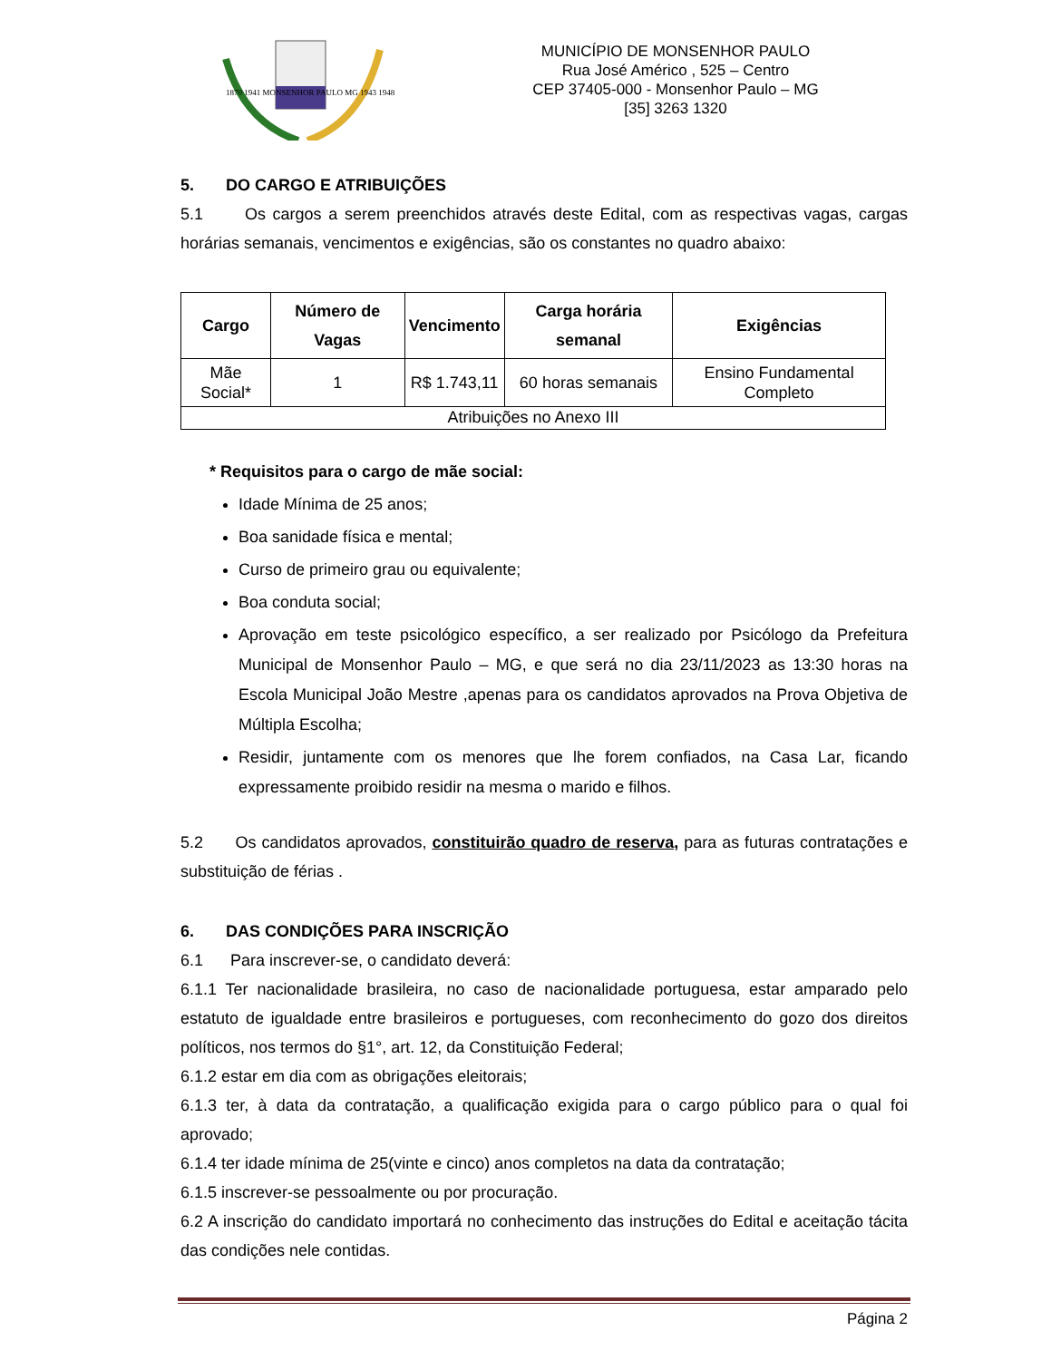1870 1941 MONSENHOR PAULO MG 1943 1948
MUNICÍPIO DE MONSENHOR PAULO
Rua José Américo , 525 – Centro
CEP 37405-000 - Monsenhor Paulo – MG
[35] 3263 1320
5. DO CARGO E ATRIBUIÇÕES
5.1 Os cargos a serem preenchidos através deste Edital, com as respectivas vagas, cargas horárias semanais, vencimentos e exigências, são os constantes no quadro abaixo:
| Cargo | Número de Vagas | Vencimento | Carga horária semanal | Exigências |
| --- | --- | --- | --- | --- |
| Mãe Social* | 1 | R$ 1.743,11 | 60 horas semanais | Ensino Fundamental Completo |
| Atribuições no Anexo III | | | | |
* Requisitos para o cargo de mãe social:
Idade Mínima de 25 anos;
Boa sanidade física e mental;
Curso de primeiro grau ou equivalente;
Boa conduta social;
Aprovação em teste psicológico específico, a ser realizado por Psicólogo da Prefeitura Municipal de Monsenhor Paulo – MG, e que será no dia 23/11/2023 as 13:30 horas na Escola Municipal João Mestre ,apenas para os candidatos aprovados na Prova Objetiva de Múltipla Escolha;
Residir, juntamente com os menores que lhe forem confiados, na Casa Lar, ficando expressamente proibido residir na mesma o marido e filhos.
5.2 Os candidatos aprovados, constituirão quadro de reserva, para as futuras contratações e substituição de férias .
6. DAS CONDIÇÕES PARA INSCRIÇÃO
6.1 Para inscrever-se, o candidato deverá:
6.1.1 Ter nacionalidade brasileira, no caso de nacionalidade portuguesa, estar amparado pelo estatuto de igualdade entre brasileiros e portugueses, com reconhecimento do gozo dos direitos políticos, nos termos do §1°, art. 12, da Constituição Federal;
6.1.2 estar em dia com as obrigações eleitorais;
6.1.3 ter, à data da contratação, a qualificação exigida para o cargo público para o qual foi aprovado;
6.1.4 ter idade mínima de 25(vinte e cinco) anos completos na data da contratação;
6.1.5 inscrever-se pessoalmente ou por procuração.
6.2 A inscrição do candidato importará no conhecimento das instruções do Edital e aceitação tácita das condições nele contidas.
Página 2